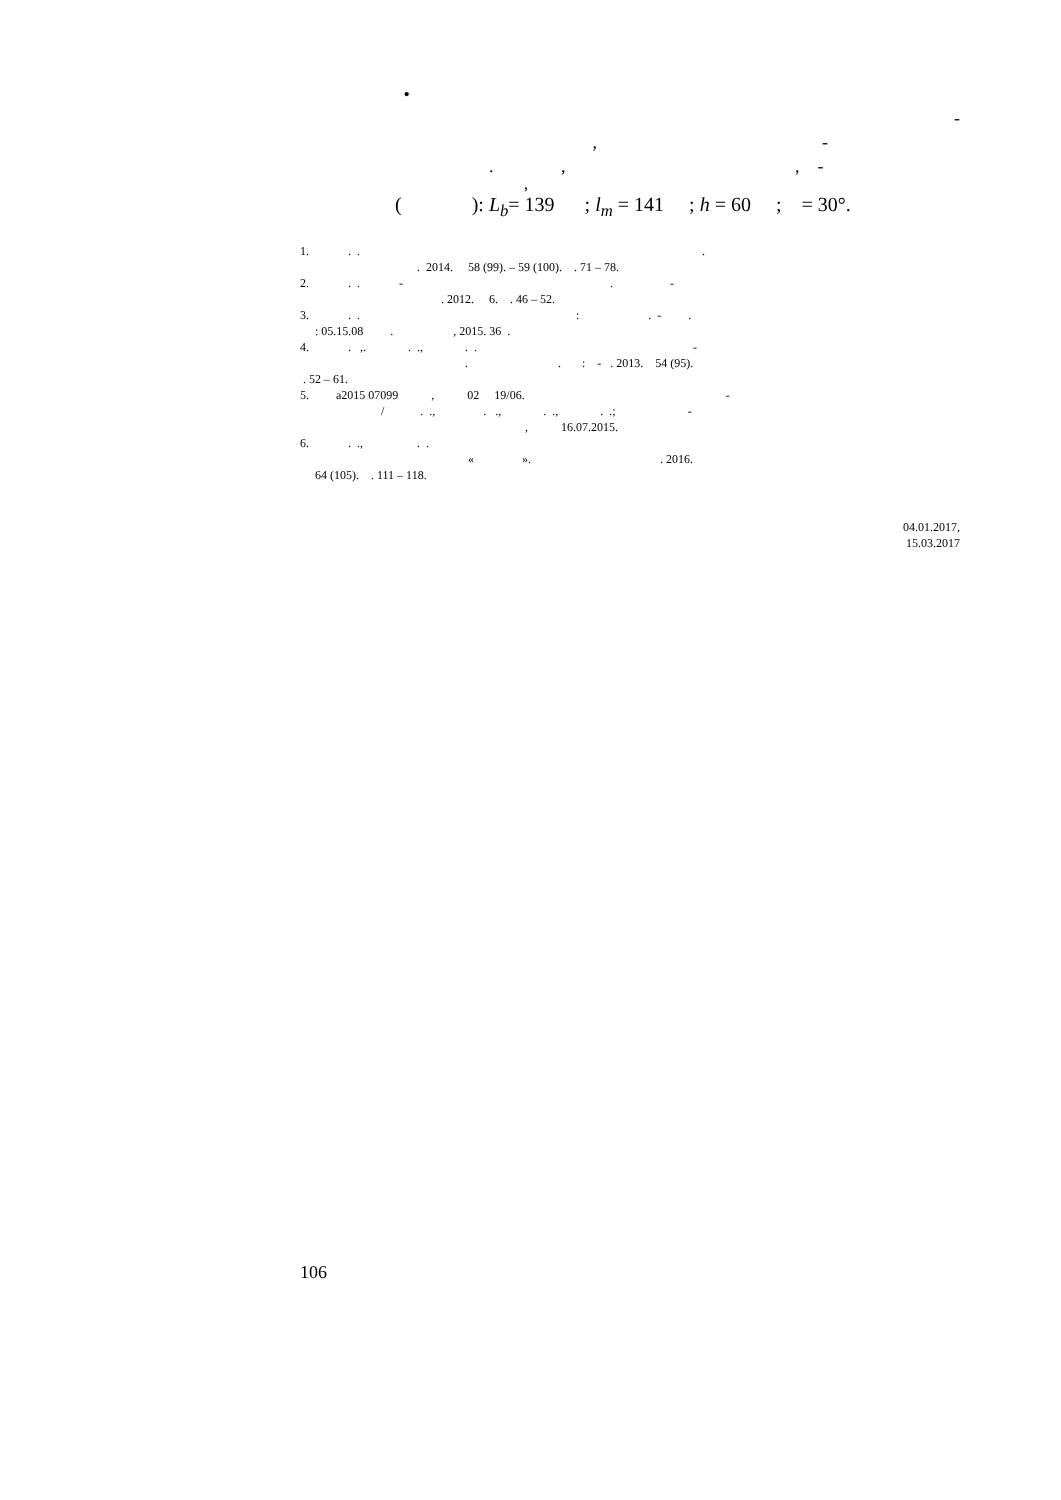•
-
, -
. , , -
,
( ): L<sub>b</sub>= 139 ; l<sub>m</sub> = 141 ; h = 60 ; = 30°.
1. . . .
. 2014. 58 (99). – 59 (100). . 71 – 78.
2. . . - . -
. 2012. 6. . 46 – 52.
3. . . : . - .
: 05.15.08 . , 2015. 36 .
4. . ,. . ., . . -
. . : - . 2013. 54 (95).
. 52 – 61.
5. a2015 07099 , 02 19/06. -
/ . ., . ., . ., . .; -
, 16.07.2015.
6. . ., . .
« ». . 2016.
64 (105). . 111 – 118.
04.01.2017,
15.03.2017
106